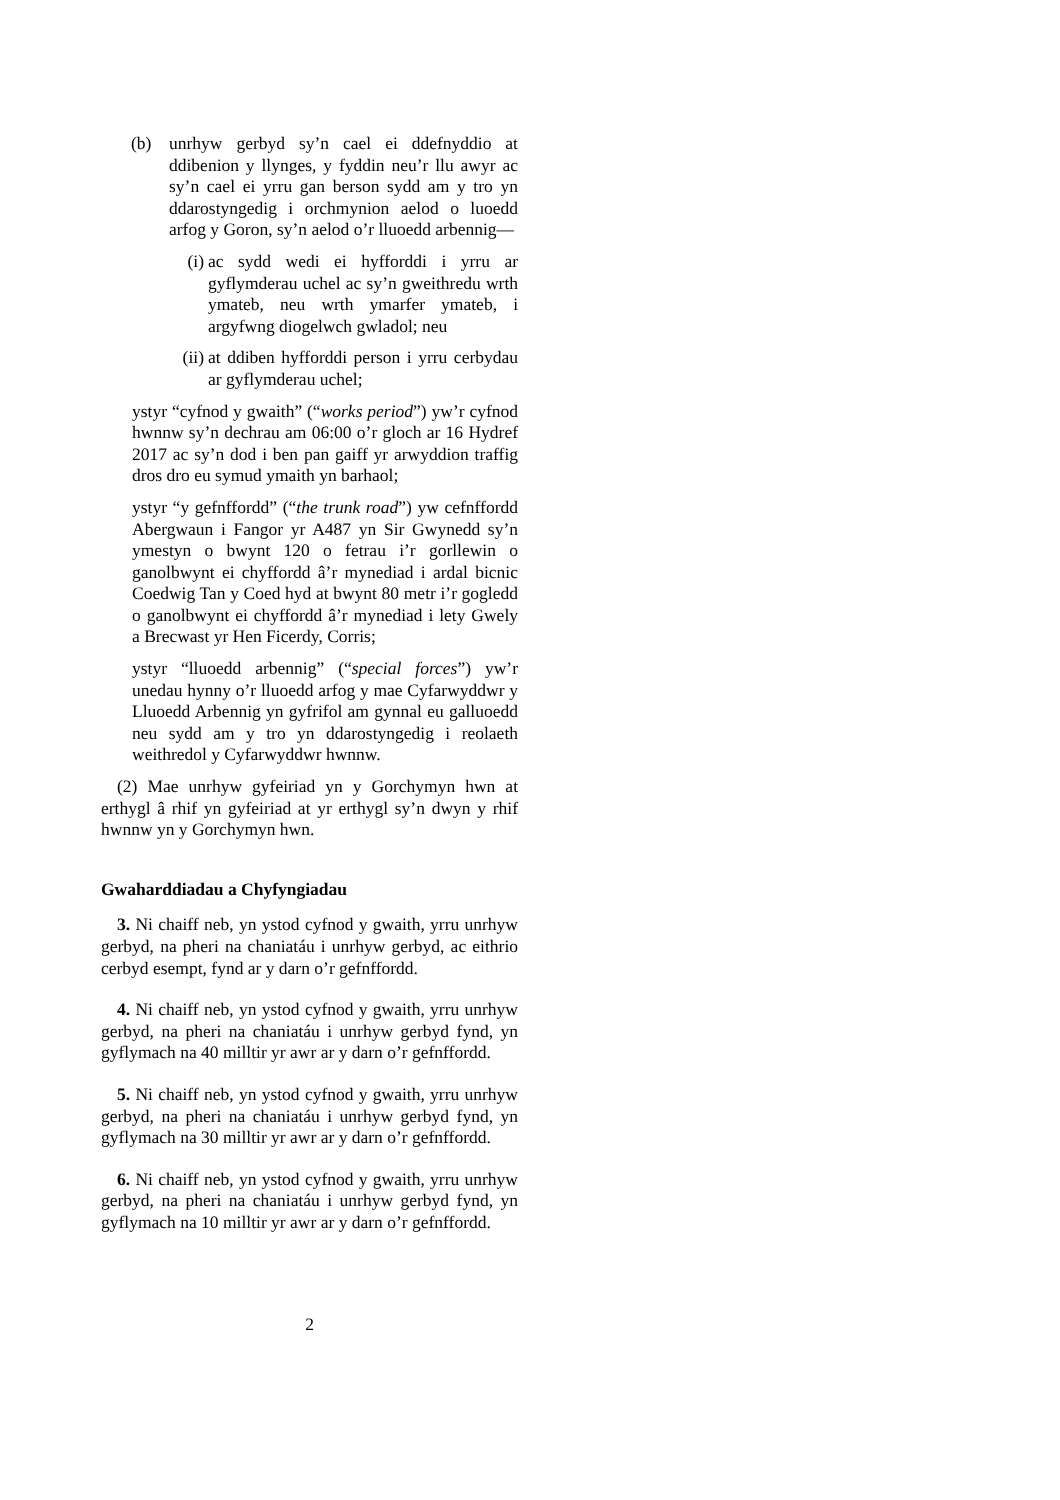(b) unrhyw gerbyd sy’n cael ei ddefnyddio at ddibenion y llynges, y fyddin neu’r llu awyr ac sy’n cael ei yrru gan berson sydd am y tro yn ddarostyngedig i orchmynion aelod o luoedd arfog y Goron, sy’n aelod o’r lluoedd arbennig—
(i) ac sydd wedi ei hyfforddi i yrru ar gyflymderau uchel ac sy’n gweithredu wrth ymateb, neu wrth ymarfer ymateb, i argyfwng diogelwch gwladol; neu
(ii)
at ddiben hyfforddi person i yrru cerbydau ar gyflymderau uchel;
ystyr “cyfnod y gwaith” (“works period”) yw’r cyfnod hwnnw sy’n dechrau am 06:00 o’r gloch ar 16 Hydref 2017 ac sy’n dod i ben pan gaiff yr arwyddion traffig dros dro eu symud ymaith yn barhaol;
ystyr “y gefnffordd” (“the trunk road”) yw cefnffordd Abergwaun i Fangor yr A487 yn Sir Gwynedd sy’n ymestyn o bwynt 120 o fetrau i’r gorllewin o ganolbwynt ei chyffordd â’r mynediad i ardal bicnic Coedwig Tan y Coed hyd at bwynt 80 metr i’r gogledd o ganolbwynt ei chyffordd â’r mynediad i lety Gwely a Brecwast yr Hen Ficerdy, Corris;
ystyr “lluoedd arbennig” (“special forces”) yw’r unedau hynny o’r lluoedd arfog y mae Cyfarwyddwr y Lluoedd Arbennig yn gyfrifol am gynnal eu galluoedd neu sydd am y tro yn ddarostyngedig i reolaeth weithredol y Cyfarwyddwr hwnnw.
(2) Mae unrhyw gyfeiriad yn y Gorchymyn hwn at erthygl â rhif yn gyfeiriad at yr erthygl sy’n dwyn y rhif hwnnw yn y Gorchymyn hwn.
Gwaharddiadau a Chyfyngiadau
3. Ni chaiff neb, yn ystod cyfnod y gwaith, yrru unrhyw gerbyd, na pheri na chaniatáu i unrhyw gerbyd, ac eithrio cerbyd esempt, fynd ar y darn o’r gefnffordd.
4. Ni chaiff neb, yn ystod cyfnod y gwaith, yrru unrhyw gerbyd, na pheri na chaniatáu i unrhyw gerbyd fynd, yn gyflymach na 40 milltir yr awr ar y darn o’r gefnffordd.
5. Ni chaiff neb, yn ystod cyfnod y gwaith, yrru unrhyw gerbyd, na pheri na chaniatáu i unrhyw gerbyd fynd, yn gyflymach na 30 milltir yr awr ar y darn o’r gefnffordd.
6. Ni chaiff neb, yn ystod cyfnod y gwaith, yrru unrhyw gerbyd, na pheri na chaniatáu i unrhyw gerbyd fynd, yn gyflymach na 10 milltir yr awr ar y darn o’r gefnffordd.
2